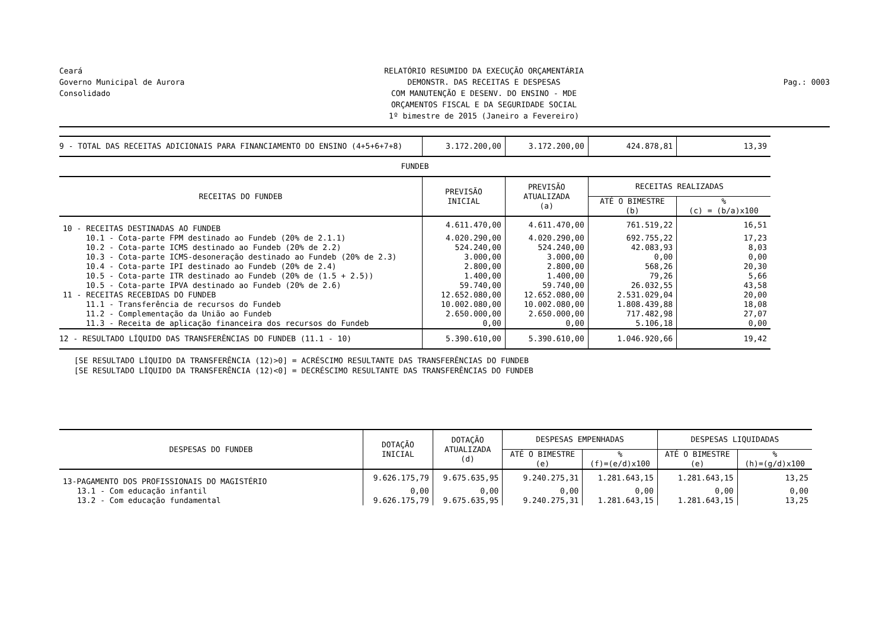Ceará
Governo Municipal de Aurora
Consolidado
RELATÓRIO RESUMIDO DA EXECUÇÃO ORÇAMENTÁRIA
DEMONSTR. DAS RECEITAS E DESPESAS
COM MANUTENÇÃO E DESENV. DO ENSINO - MDE
ORÇAMENTOS FISCAL E DA SEGURIDADE SOCIAL
1º bimestre de 2015 (Janeiro a Fevereiro)
Pag.: 0003
| 9 - TOTAL DAS RECEITAS ADICIONAIS PARA FINANCIAMENTO DO ENSINO (4+5+6+7+8) | 3.172.200,00 | 3.172.200,00 | 424.878,81 | 13,39 |
| FUNDEB | | | | |
| RECEITAS DO FUNDEB | PREVISÃO INICIAL | PREVISÃO ATUALIZADA (a) | RECEITAS REALIZADAS | |
| | | | ATÉ O BIMESTRE (b) | % (c) = (b/a)x100 |
| 10 - RECEITAS DESTINADAS AO FUNDEB | 4.611.470,00 | 4.611.470,00 | 761.519,22 | 16,51 |
| 10.1 - Cota-parte FPM destinado ao Fundeb (20% de 2.1.1) | 4.020.290,00 | 4.020.290,00 | 692.755,22 | 17,23 |
| 10.2 - Cota-parte ICMS destinado ao Fundeb (20% de 2.2) | 524.240,00 | 524.240,00 | 42.083,93 | 8,03 |
| 10.3 - Cota-parte ICMS-desoneração destinado ao Fundeb (20% de 2.3) | 3.000,00 | 3.000,00 | 0,00 | 0,00 |
| 10.4 - Cota-parte IPI destinado ao Fundeb (20% de 2.4) | 2.800,00 | 2.800,00 | 568,26 | 20,30 |
| 10.5 - Cota-parte ITR destinado ao Fundeb (20% de (1.5 + 2.5)) | 1.400,00 | 1.400,00 | 79,26 | 5,66 |
| 10.5 - Cota-parte IPVA destinado ao Fundeb (20% de 2.6) | 59.740,00 | 59.740,00 | 26.032,55 | 43,58 |
| 11 - RECEITAS RECEBIDAS DO FUNDEB | 12.652.080,00 | 12.652.080,00 | 2.531.029,04 | 20,00 |
| 11.1 - Transferência de recursos do Fundeb | 10.002.080,00 | 10.002.080,00 | 1.808.439,88 | 18,08 |
| 11.2 - Complementação da União ao Fundeb | 2.650.000,00 | 2.650.000,00 | 717.482,98 | 27,07 |
| 11.3 - Receita de aplicação financeira dos recursos do Fundeb | 0,00 | 0,00 | 5.106,18 | 0,00 |
| 12 - RESULTADO LÍQUIDO DAS TRANSFERÊNCIAS DO FUNDEB (11.1 - 10) | 5.390.610,00 | 5.390.610,00 | 1.046.920,66 | 19,42 |
[SE RESULTADO LÍQUIDO DA TRANSFERÊNCIA (12)>0] = ACRÉSCIMO RESULTANTE DAS TRANSFERÊNCIAS DO FUNDEB
[SE RESULTADO LÍQUIDO DA TRANSFERÊNCIA (12)<0] = DECRÉSCIMO RESULTANTE DAS TRANSFERÊNCIAS DO FUNDEB
| DESPESAS DO FUNDEB | DOTAÇÃO INICIAL | DOTAÇÃO ATUALIZADA (d) | DESPESAS EMPENHADAS | | DESPESAS LIQUIDADAS | |
| --- | --- | --- | --- | --- | --- | --- |
| | | | ATÉ O BIMESTRE (e) | % (f)=(e/d)x100 | ATÉ O BIMESTRE (e) | % (h)=(g/d)x100 |
| 13-PAGAMENTO DOS PROFISSIONAIS DO MAGISTÉRIO | 9.626.175,79 | 9.675.635,95 | 9.240.275,31 | 1.281.643,15 | 1.281.643,15 | 13,25 |
| 13.1 - Com educação infantil | 0,00 | 0,00 | 0,00 | 0,00 | 0,00 | 0,00 |
| 13.2 - Com educação fundamental | 9.626.175,79 | 9.675.635,95 | 9.240.275,31 | 1.281.643,15 | 1.281.643,15 | 13,25 |